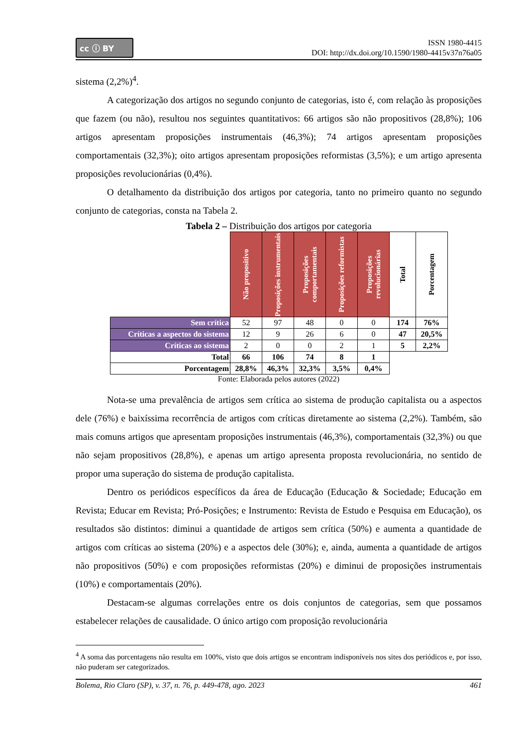cc ⓘ BY
ISSN 1980-4415
DOI: http://dx.doi.org/10.1590/1980-4415v37n76a05
sistema (2,2%)<sup>4</sup>.
A categorização dos artigos no segundo conjunto de categorias, isto é, com relação às proposições que fazem (ou não), resultou nos seguintes quantitativos: 66 artigos são não propositivos (28,8%); 106 artigos apresentam proposições instrumentais (46,3%); 74 artigos apresentam proposições comportamentais (32,3%); oito artigos apresentam proposições reformistas (3,5%); e um artigo apresenta proposições revolucionárias (0,4%).
O detalhamento da distribuição dos artigos por categoria, tanto no primeiro quanto no segundo conjunto de categorias, consta na Tabela 2.
Tabela 2 – Distribuição dos artigos por categoria
| | Não propositivo | Proposições instrumentais | Proposições comportamentais | Proposições reformistas | Proposições revolucionárias | Total | Porcentagem |
| --- | --- | --- | --- | --- | --- | --- | --- |
| Sem crítica | 52 | 97 | 48 | 0 | 0 | 174 | 76% |
| Críticas a aspectos do sistema | 12 | 9 | 26 | 6 | 0 | 47 | 20,5% |
| Críticas ao sistema | 2 | 0 | 0 | 2 | 1 | 5 | 2,2% |
| Total | 66 | 106 | 74 | 8 | 1 | | |
| Porcentagem | 28,8% | 46,3% | 32,3% | 3,5% | 0,4% | | |
Fonte: Elaborada pelos autores (2022)
Nota-se uma prevalência de artigos sem crítica ao sistema de produção capitalista ou a aspectos dele (76%) e baixíssima recorrência de artigos com críticas diretamente ao sistema (2,2%). Também, são mais comuns artigos que apresentam proposições instrumentais (46,3%), comportamentais (32,3%) ou que não sejam propositivos (28,8%), e apenas um artigo apresenta proposta revolucionária, no sentido de propor uma superação do sistema de produção capitalista.
Dentro os periódicos específicos da área de Educação (Educação & Sociedade; Educação em Revista; Educar em Revista; Pró-Posições; e Instrumento: Revista de Estudo e Pesquisa em Educação), os resultados são distintos: diminui a quantidade de artigos sem crítica (50%) e aumenta a quantidade de artigos com críticas ao sistema (20%) e a aspectos dele (30%); e, ainda, aumenta a quantidade de artigos não propositivos (50%) e com proposições reformistas (20%) e diminui de proposições instrumentais (10%) e comportamentais (20%).
Destacam-se algumas correlações entre os dois conjuntos de categorias, sem que possamos estabelecer relações de causalidade. O único artigo com proposição revolucionária
<sup>4</sup> A soma das porcentagens não resulta em 100%, visto que dois artigos se encontram indisponíveis nos sites dos periódicos e, por isso, não puderam ser categorizados.
Bolema, Rio Claro (SP), v. 37, n. 76, p. 449-478, ago. 2023 461